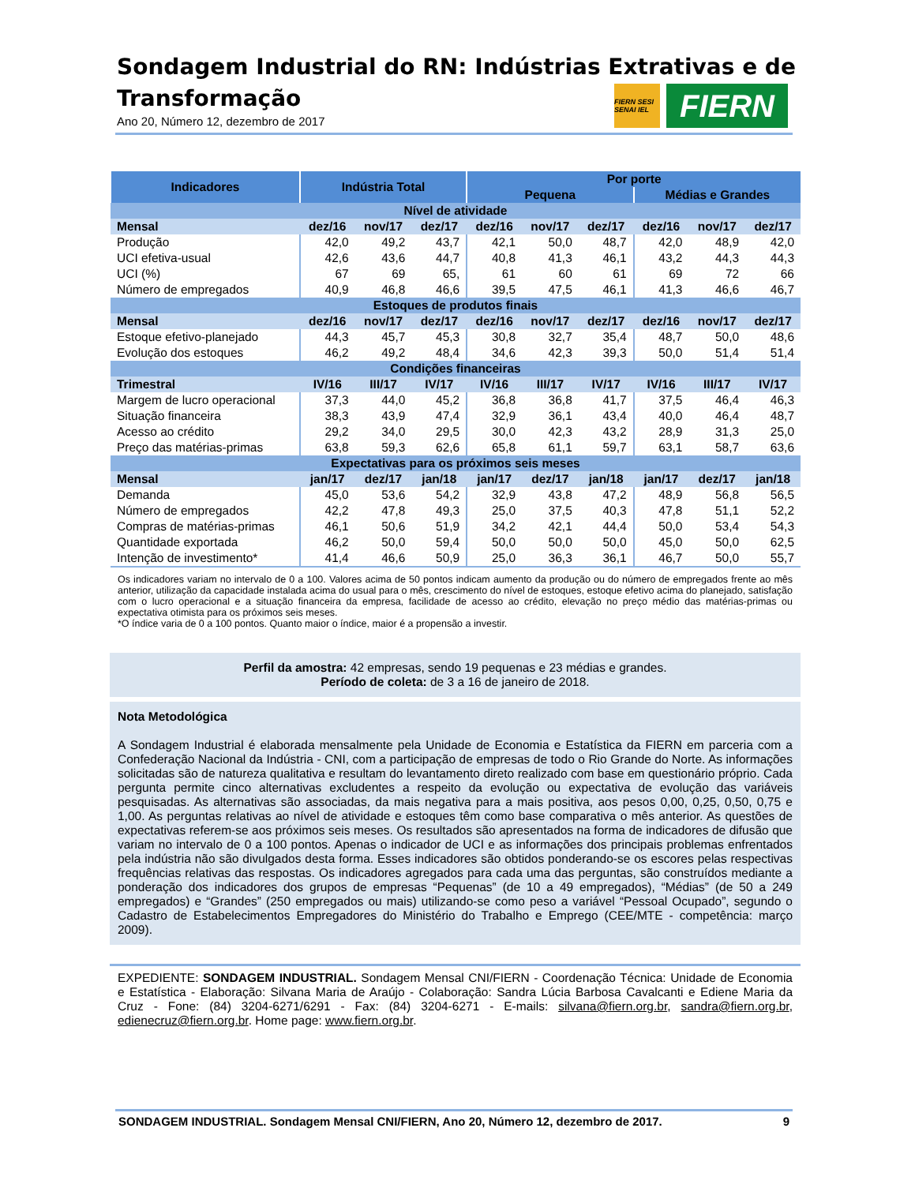Sondagem Industrial do RN: Indústrias Extrativas e de Transformação
Ano 20, Número 12, dezembro de 2017
FIERN SESI SENAI IEL
FIERN
| Indicadores | Indústria Total | | | Por porte | | | | | |
| --- | --- | --- | --- | --- | --- | --- | --- | --- | --- |
| | | | | Pequena | | | Médias e Grandes | | |
| Nível de atividade | | | | | | | | | |
| Mensal | dez/16 | nov/17 | dez/17 | dez/16 | nov/17 | dez/17 | dez/16 | nov/17 | dez/17 |
| Produção | 42,0 | 49,2 | 43,7 | 42,1 | 50,0 | 48,7 | 42,0 | 48,9 | 42,0 |
| UCI efetiva-usual | 42,6 | 43,6 | 44,7 | 40,8 | 41,3 | 46,1 | 43,2 | 44,3 | 44,3 |
| UCI (%) | 67 | 69 | 65, | 61 | 60 | 61 | 69 | 72 | 66 |
| Número de empregados | 40,9 | 46,8 | 46,6 | 39,5 | 47,5 | 46,1 | 41,3 | 46,6 | 46,7 |
| Estoques de produtos finais | | | | | | | | | |
| Mensal | dez/16 | nov/17 | dez/17 | dez/16 | nov/17 | dez/17 | dez/16 | nov/17 | dez/17 |
| Estoque efetivo-planejado | 44,3 | 45,7 | 45,3 | 30,8 | 32,7 | 35,4 | 48,7 | 50,0 | 48,6 |
| Evolução dos estoques | 46,2 | 49,2 | 48,4 | 34,6 | 42,3 | 39,3 | 50,0 | 51,4 | 51,4 |
| Condições financeiras | | | | | | | | | |
| Trimestral | IV/16 | III/17 | IV/17 | IV/16 | III/17 | IV/17 | IV/16 | III/17 | IV/17 |
| Margem de lucro operacional | 37,3 | 44,0 | 45,2 | 36,8 | 36,8 | 41,7 | 37,5 | 46,4 | 46,3 |
| Situação financeira | 38,3 | 43,9 | 47,4 | 32,9 | 36,1 | 43,4 | 40,0 | 46,4 | 48,7 |
| Acesso ao crédito | 29,2 | 34,0 | 29,5 | 30,0 | 42,3 | 43,2 | 28,9 | 31,3 | 25,0 |
| Preço das matérias-primas | 63,8 | 59,3 | 62,6 | 65,8 | 61,1 | 59,7 | 63,1 | 58,7 | 63,6 |
| Expectativas para os próximos seis meses | | | | | | | | | |
| Mensal | jan/17 | dez/17 | jan/18 | jan/17 | dez/17 | jan/18 | jan/17 | dez/17 | jan/18 |
| Demanda | 45,0 | 53,6 | 54,2 | 32,9 | 43,8 | 47,2 | 48,9 | 56,8 | 56,5 |
| Número de empregados | 42,2 | 47,8 | 49,3 | 25,0 | 37,5 | 40,3 | 47,8 | 51,1 | 52,2 |
| Compras de matérias-primas | 46,1 | 50,6 | 51,9 | 34,2 | 42,1 | 44,4 | 50,0 | 53,4 | 54,3 |
| Quantidade exportada | 46,2 | 50,0 | 59,4 | 50,0 | 50,0 | 50,0 | 45,0 | 50,0 | 62,5 |
| Intenção de investimento* | 41,4 | 46,6 | 50,9 | 25,0 | 36,3 | 36,1 | 46,7 | 50,0 | 55,7 |
Os indicadores variam no intervalo de 0 a 100. Valores acima de 50 pontos indicam aumento da produção ou do número de empregados frente ao mês anterior, utilização da capacidade instalada acima do usual para o mês, crescimento do nível de estoques, estoque efetivo acima do planejado, satisfação com o lucro operacional e a situação financeira da empresa, facilidade de acesso ao crédito, elevação no preço médio das matérias-primas ou expectativa otimista para os próximos seis meses.
*O índice varia de 0 a 100 pontos. Quanto maior o índice, maior é a propensão a investir.
Perfil da amostra: 42 empresas, sendo 19 pequenas e 23 médias e grandes.
Período de coleta: de 3 a 16 de janeiro de 2018.
Nota Metodológica
A Sondagem Industrial é elaborada mensalmente pela Unidade de Economia e Estatística da FIERN em parceria com a Confederação Nacional da Indústria - CNI, com a participação de empresas de todo o Rio Grande do Norte. As informações solicitadas são de natureza qualitativa e resultam do levantamento direto realizado com base em questionário próprio. Cada pergunta permite cinco alternativas excludentes a respeito da evolução ou expectativa de evolução das variáveis pesquisadas. As alternativas são associadas, da mais negativa para a mais positiva, aos pesos 0,00, 0,25, 0,50, 0,75 e 1,00. As perguntas relativas ao nível de atividade e estoques têm como base comparativa o mês anterior. As questões de expectativas referem-se aos próximos seis meses. Os resultados são apresentados na forma de indicadores de difusão que variam no intervalo de 0 a 100 pontos. Apenas o indicador de UCI e as informações dos principais problemas enfrentados pela indústria não são divulgados desta forma. Esses indicadores são obtidos ponderando-se os escores pelas respectivas frequências relativas das respostas. Os indicadores agregados para cada uma das perguntas, são construídos mediante a ponderação dos indicadores dos grupos de empresas “Pequenas” (de 10 a 49 empregados), “Médias” (de 50 a 249 empregados) e “Grandes” (250 empregados ou mais) utilizando-se como peso a variável “Pessoal Ocupado”, segundo o Cadastro de Estabelecimentos Empregadores do Ministério do Trabalho e Emprego (CEE/MTE - competência: março 2009).
EXPEDIENTE: SONDAGEM INDUSTRIAL. Sondagem Mensal CNI/FIERN - Coordenação Técnica: Unidade de Economia e Estatística - Elaboração: Silvana Maria de Araújo - Colaboração: Sandra Lúcia Barbosa Cavalcanti e Ediene Maria da Cruz - Fone: (84) 3204-6271/6291 - Fax: (84) 3204-6271 - E-mails: silvana@fiern.org.br, sandra@fiern.org.br, edienecruz@fiern.org.br. Home page: www.fiern.org.br.
SONDAGEM INDUSTRIAL. Sondagem Mensal CNI/FIERN, Ano 20, Número 12, dezembro de 2017. 9